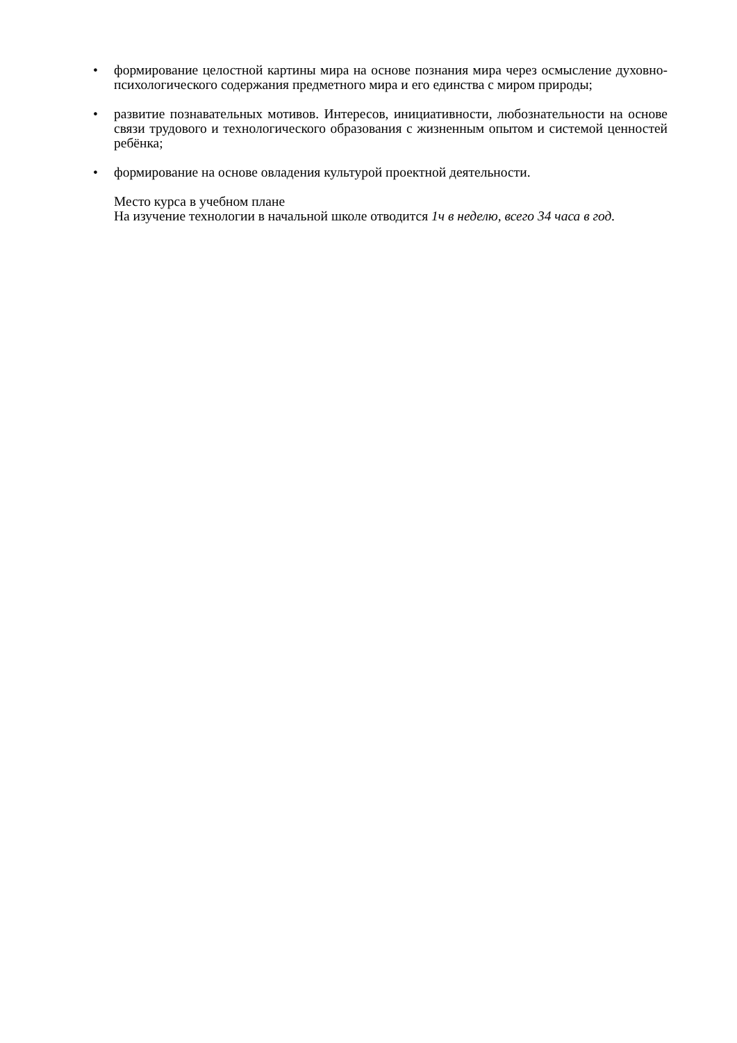• формирование целостной картины мира на основе познания мира через осмысление духовно-психологического содержания предметного мира и его единства с миром природы;
• развитие познавательных мотивов. Интересов, инициативности, любознательности на основе связи трудового и технологического образования с жизненным опытом и системой ценностей ребёнка;
• формирование на основе овладения культурой проектной деятельности.
Место курса в учебном плане
На изучение технологии в начальной школе отводится 1ч в неделю, всего 34 часа в год.